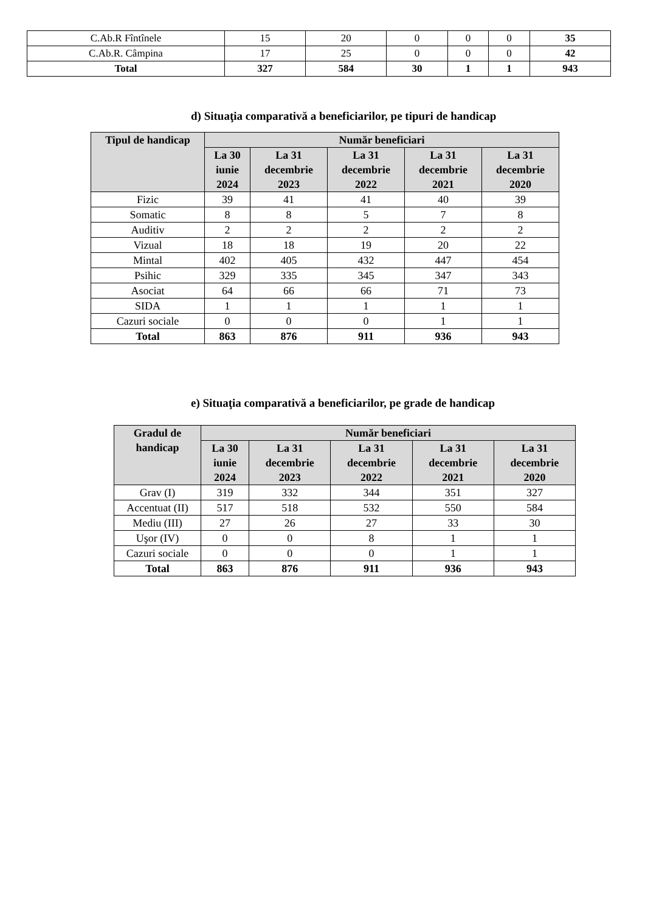| C.Ab.R Fîntînele | 15 | 20 | 0 | 0 | 0 | 35 |
| C.Ab.R. Câmpina | 17 | 25 | 0 | 0 | 0 | 42 |
| Total | 327 | 584 | 30 | 1 | 1 | 943 |
d) Situaţia comparativă a beneficiarilor, pe tipuri de handicap
| Tipul de handicap | Număr beneficiari | | | | |
| --- | --- | --- | --- | --- | --- |
| | La 30 iunie 2024 | La 31 decembrie 2023 | La 31 decembrie 2022 | La 31 decembrie 2021 | La 31 decembrie 2020 |
| Fizic | 39 | 41 | 41 | 40 | 39 |
| Somatic | 8 | 8 | 5 | 7 | 8 |
| Auditiv | 2 | 2 | 2 | 2 | 2 |
| Vizual | 18 | 18 | 19 | 20 | 22 |
| Mintal | 402 | 405 | 432 | 447 | 454 |
| Psihic | 329 | 335 | 345 | 347 | 343 |
| Asociat | 64 | 66 | 66 | 71 | 73 |
| SIDA | 1 | 1 | 1 | 1 | 1 |
| Cazuri sociale | 0 | 0 | 0 | 1 | 1 |
| Total | 863 | 876 | 911 | 936 | 943 |
e) Situaţia comparativă a beneficiarilor, pe grade de handicap
| Gradul de handicap | Număr beneficiari | | | | |
| --- | --- | --- | --- | --- | --- |
| | La 30 iunie 2024 | La 31 decembrie 2023 | La 31 decembrie 2022 | La 31 decembrie 2021 | La 31 decembrie 2020 |
| Grav (I) | 319 | 332 | 344 | 351 | 327 |
| Accentuat (II) | 517 | 518 | 532 | 550 | 584 |
| Mediu (III) | 27 | 26 | 27 | 33 | 30 |
| Uşor (IV) | 0 | 0 | 8 | 1 | 1 |
| Cazuri sociale | 0 | 0 | 0 | 1 | 1 |
| Total | 863 | 876 | 911 | 936 | 943 |